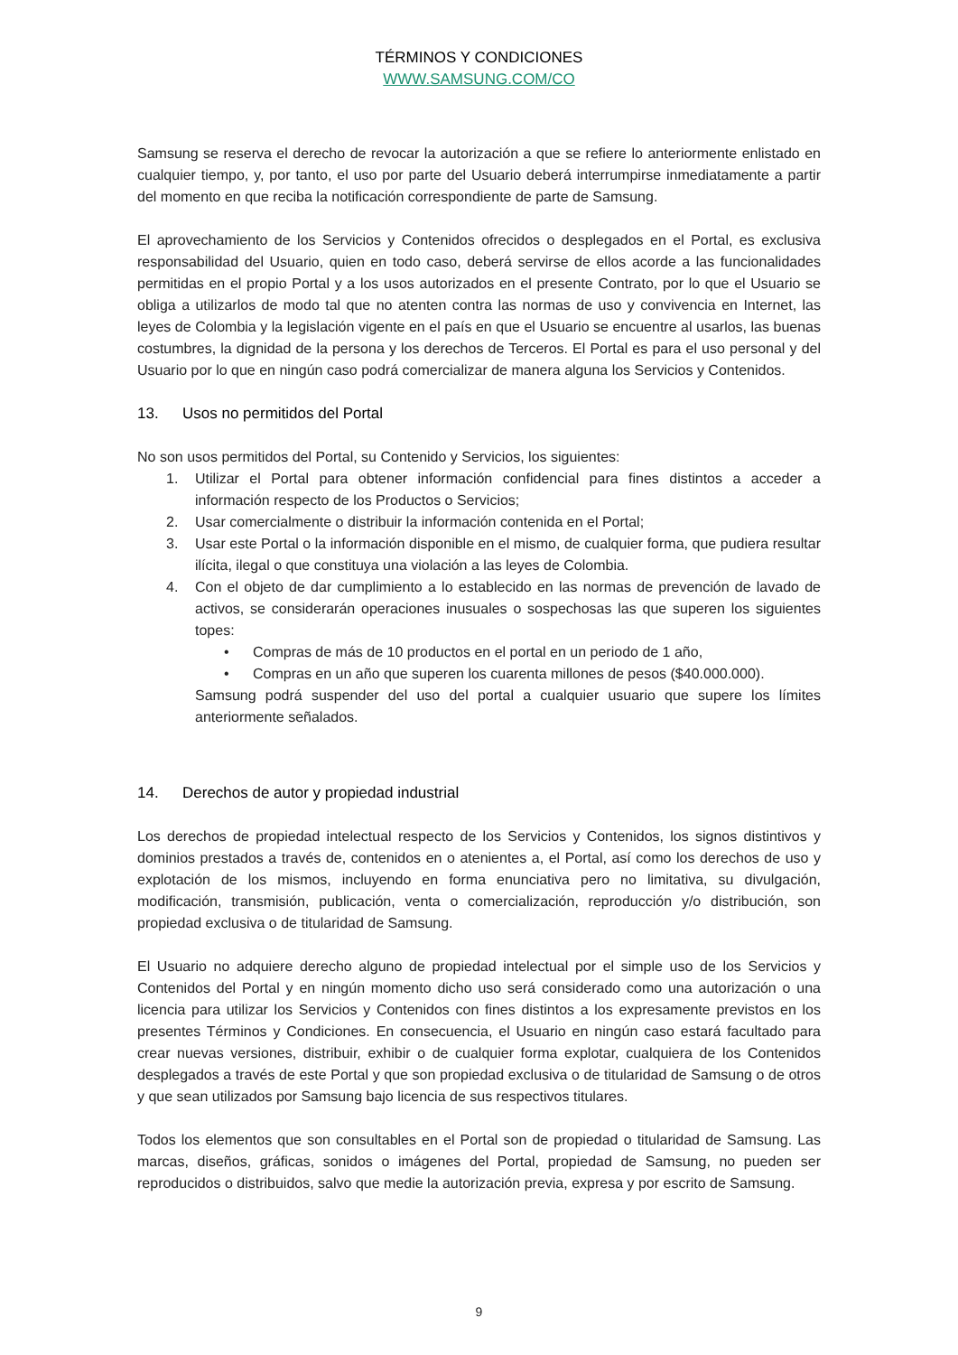TÉRMINOS Y CONDICIONES
WWW.SAMSUNG.COM/CO
Samsung se reserva el derecho de revocar la autorización a que se refiere lo anteriormente enlistado en cualquier tiempo, y, por tanto, el uso por parte del Usuario deberá interrumpirse inmediatamente a partir del momento en que reciba la notificación correspondiente de parte de Samsung.
El aprovechamiento de los Servicios y Contenidos ofrecidos o desplegados en el Portal, es exclusiva responsabilidad del Usuario, quien en todo caso, deberá servirse de ellos acorde a las funcionalidades permitidas en el propio Portal y a los usos autorizados en el presente Contrato, por lo que el Usuario se obliga a utilizarlos de modo tal que no atenten contra las normas de uso y convivencia en Internet, las leyes de Colombia y la legislación vigente en el país en que el Usuario se encuentre al usarlos, las buenas costumbres, la dignidad de la persona y los derechos de Terceros. El Portal es para el uso personal y del Usuario por lo que en ningún caso podrá comercializar de manera alguna los Servicios y Contenidos.
13. Usos no permitidos del Portal
No son usos permitidos del Portal, su Contenido y Servicios, los siguientes:
1. Utilizar el Portal para obtener información confidencial para fines distintos a acceder a información respecto de los Productos o Servicios;
2. Usar comercialmente o distribuir la información contenida en el Portal;
3. Usar este Portal o la información disponible en el mismo, de cualquier forma, que pudiera resultar ilícita, ilegal o que constituya una violación a las leyes de Colombia.
4. Con el objeto de dar cumplimiento a lo establecido en las normas de prevención de lavado de activos, se considerarán operaciones inusuales o sospechosas las que superen los siguientes topes:
• Compras de más de 10 productos en el portal en un periodo de 1 año,
• Compras en un año que superen los cuarenta millones de pesos ($40.000.000).
Samsung podrá suspender del uso del portal a cualquier usuario que supere los límites anteriormente señalados.
14. Derechos de autor y propiedad industrial
Los derechos de propiedad intelectual respecto de los Servicios y Contenidos, los signos distintivos y dominios prestados a través de, contenidos en o atenientes a, el Portal, así como los derechos de uso y explotación de los mismos, incluyendo en forma enunciativa pero no limitativa, su divulgación, modificación, transmisión, publicación, venta o comercialización, reproducción y/o distribución, son propiedad exclusiva o de titularidad de Samsung.
El Usuario no adquiere derecho alguno de propiedad intelectual por el simple uso de los Servicios y Contenidos del Portal y en ningún momento dicho uso será considerado como una autorización o una licencia para utilizar los Servicios y Contenidos con fines distintos a los expresamente previstos en los presentes Términos y Condiciones. En consecuencia, el Usuario en ningún caso estará facultado para crear nuevas versiones, distribuir, exhibir o de cualquier forma explotar, cualquiera de los Contenidos desplegados a través de este Portal y que son propiedad exclusiva o de titularidad de Samsung o de otros y que sean utilizados por Samsung bajo licencia de sus respectivos titulares.
Todos los elementos que son consultables en el Portal son de propiedad o titularidad de Samsung. Las marcas, diseños, gráficas, sonidos o imágenes del Portal, propiedad de Samsung, no pueden ser reproducidos o distribuidos, salvo que medie la autorización previa, expresa y por escrito de Samsung.
9